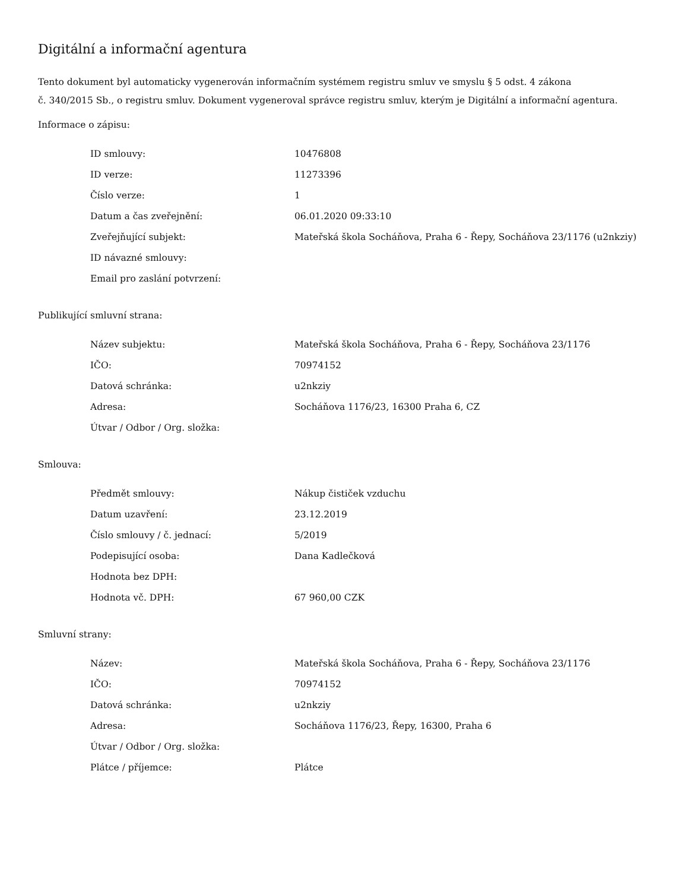Digitální a informační agentura
Tento dokument byl automaticky vygenerován informačním systémem registru smluv ve smyslu § 5 odst. 4 zákona
č. 340/2015 Sb., o registru smluv. Dokument vygeneroval správce registru smluv, kterým je Digitální a informační agentura.
Informace o zápisu:
| ID smlouvy: | 10476808 |
| ID verze: | 11273396 |
| Číslo verze: | 1 |
| Datum a čas zveřejnění: | 06.01.2020 09:33:10 |
| Zveřejňující subjekt: | Mateřská škola Socháňova, Praha 6 - Řepy, Socháňova 23/1176 (u2nkziy) |
| ID návazné smlouvy: | |
| Email pro zaslání potvrzení: | |
Publikující smluvní strana:
| Název subjektu: | Mateřská škola Socháňova, Praha 6 - Řepy, Socháňova 23/1176 |
| IČO: | 70974152 |
| Datová schránka: | u2nkziy |
| Adresa: | Socháňova 1176/23, 16300 Praha 6, CZ |
| Útvar / Odbor / Org. složka: | |
Smlouva:
| Předmět smlouvy: | Nákup čističek vzduchu |
| Datum uzavření: | 23.12.2019 |
| Číslo smlouvy / č. jednací: | 5/2019 |
| Podepisující osoba: | Dana Kadlečková |
| Hodnota bez DPH: | |
| Hodnota vč. DPH: | 67 960,00 CZK |
Smluvní strany:
| Název: | Mateřská škola Socháňova, Praha 6 - Řepy, Socháňova 23/1176 |
| IČO: | 70974152 |
| Datová schránka: | u2nkziy |
| Adresa: | Socháňova 1176/23, Řepy, 16300, Praha 6 |
| Útvar / Odbor / Org. složka: | |
| Plátce / příjemce: | Plátce |